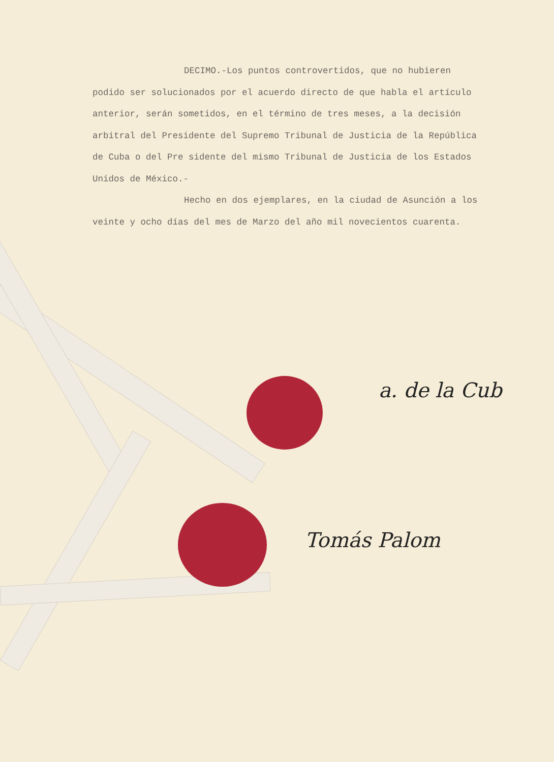DECIMO.-Los puntos controvertidos, que no hubieren podido ser solucionados por el acuerdo directo de que habla el artículo anterior, serán sometidos, en el término de tres meses, a la decisión arbitral del Presidente del Supremo Tribunal de Justicia de la República de Cuba o del Pre sidente del mismo Tribunal de Justicia de los Estados Unidos de México.-
Hecho en dos ejemplares, en la ciudad de Asunción a los veinte y ocho días del mes de Marzo del año mil novecientos cuarenta.
a. de la Cub
Tomás Palom